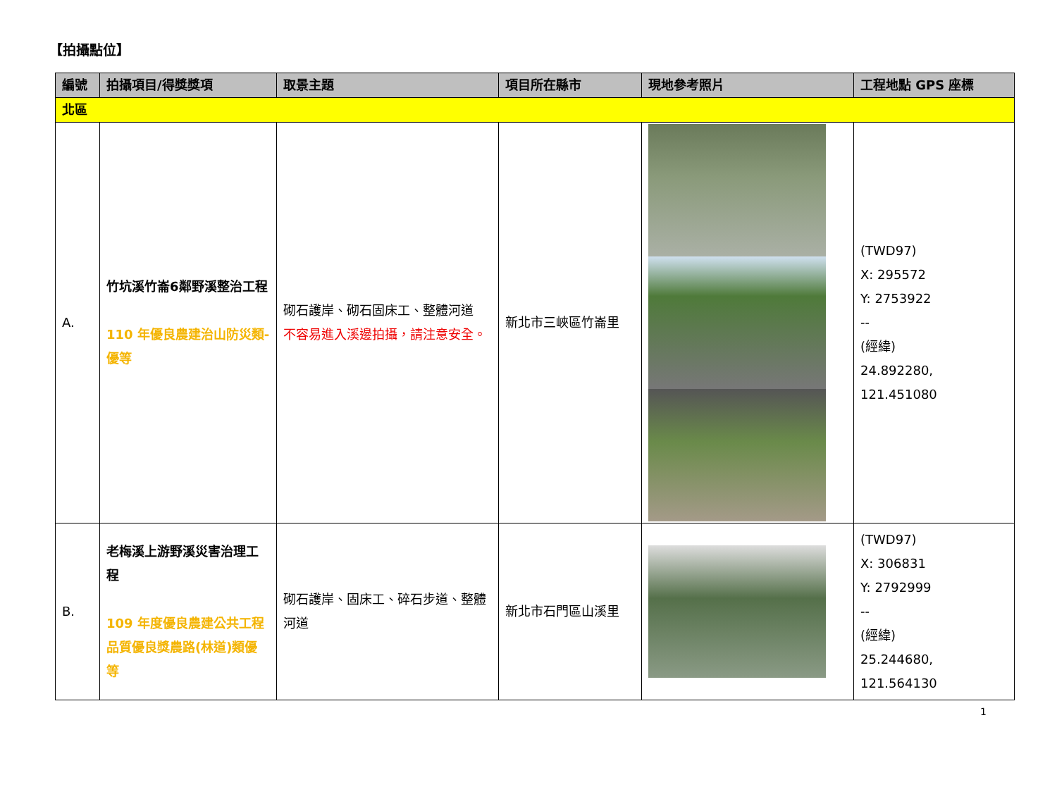【拍攝點位】
| 編號 | 拍攝項目/得獎獎項 | 取景主題 | 項目所在縣市 | 現地參考照片 | 工程地點 GPS 座標 |
| --- | --- | --- | --- | --- | --- |
| 北區 | | | | | |
| A. | 竹坑溪竹崙6鄰野溪整治工程 110 年優良農建治山防災類-優等 | 砌石護岸、砌石固床工、整體河道 不容易進入溪邊拍攝，請注意安全。 | 新北市三峽區竹崙里 | | (TWD97) X: 295572 Y: 2753922 -- (經緯) 24.892280, 121.451080 |
| B. | 老梅溪上游野溪災害治理工程 109 年度優良農建公共工程品質優良獎農路(林道)類優等 | 砌石護岸、固床工、碎石步道、整體河道 | 新北市石門區山溪里 | | (TWD97) X: 306831 Y: 2792999 -- (經緯) 25.244680, 121.564130 |
1